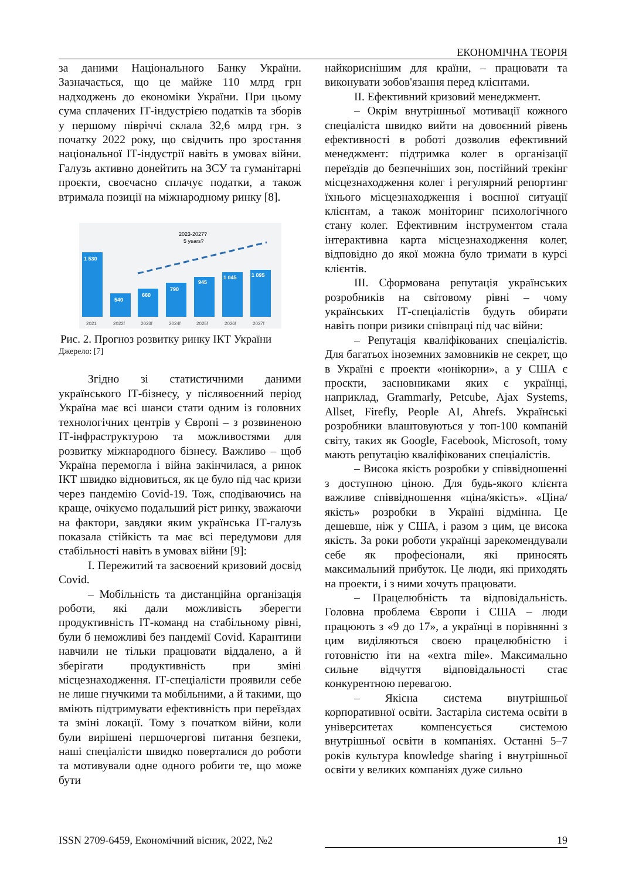ЕКОНОМІЧНА ТЕОРІЯ
за даними Національного Банку України. Зазначається, що це майже 110 млрд грн надходжень до економіки України. При цьому сума сплачених ІТ-індустрією податків та зборів у першому півріччі склала 32,6 млрд грн. з початку 2022 року, що свідчить про зростання національної ІТ-індустрії навіть в умовах війни. Галузь активно донейтить на ЗСУ та гуманітарні проєкти, своєчасно сплачує податки, а також втримала позиції на міжнародному ринку [8].
2023-2027?
5 years?
1 530
540
660
790
945
1 045
1 095
2021
2022f
2023f
2024f
2025f
2026f
2027f
Рис. 2. Прогноз розвитку ринку ІКТ України
Джерело: [7]
Згідно зі статистичними даними українського ІТ-бізнесу, у післявоєнний період Україна має всі шанси стати одним із головних технологічних центрів у Європі – з розвиненою ІТ-інфраструктурою та можливостями для розвитку міжнародного бізнесу. Важливо – щоб Україна перемогла і війна закінчилася, а ринок ІКТ швидко відновиться, як це було під час кризи через пандемію Covid-19. Тож, сподіваючись на краще, очікуємо подальший ріст ринку, зважаючи на фактори, завдяки яким українська ІТ-галузь показала стійкість та має всі передумови для стабільності навіть в умовах війни [9]:
І. Пережитий та засвоєний кризовий досвід Covid.
– Мобільність та дистанційна організація роботи, які дали можливість зберегти продуктивність ІТ-команд на стабільному рівні, були б неможливі без пандемії Covid. Карантини навчили не тільки працювати віддалено, а й зберігати продуктивність при зміні місцезнаходження. ІТ-спеціалісти проявили себе не лише гнучкими та мобільними, а й такими, що вміють підтримувати ефективність при переїздах та зміні локації. Тому з початком війни, коли були вирішені першочергові питання безпеки, наші спеціалісти швидко поверталися до роботи та мотивували одне одного робити те, що може бути
найкориснішим для країни, – працювати та виконувати зобов'язання перед клієнтами.
ІІ. Ефективний кризовий менеджмент.
– Окрім внутрішньої мотивації кожного спеціаліста швидко вийти на довоєнний рівень ефективності в роботі дозволив ефективний менеджмент: підтримка колег в організації переїздів до безпечніших зон, постійний трекінг місцезнаходження колег і регулярний репортинг їхнього місцезнаходження і воєнної ситуації клієнтам, а також моніторинг психологічного стану колег. Ефективним інструментом стала інтерактивна карта місцезнаходження колег, відповідно до якої можна було тримати в курсі клієнтів.
ІІІ. Сформована репутація українських розробників на світовому рівні – чому українських ІТ-спеціалістів будуть обирати навіть попри ризики співпраці під час війни:
– Репутація кваліфікованих спеціалістів. Для багатьох іноземних замовників не секрет, що в Україні є проекти «юнікорни», а у США є проєкти, засновниками яких є українці, наприклад, Grammarly, Petcube, Ajax Systems, Allset, Firefly, People AI, Ahrefs. Українські розробники влаштовуються у топ-100 компаній світу, таких як Google, Facebook, Microsoft, тому мають репутацію кваліфікованих спеціалістів.
– Висока якість розробки у співвідношенні з доступною ціною. Для будь-якого клієнта важливе співвідношення «ціна/якість». «Ціна/якість» розробки в Україні відмінна. Це дешевше, ніж у США, і разом з цим, це висока якість. За роки роботи українці зарекомендували себе як професіонали, які приносять максимальний прибуток. Це люди, які приходять на проекти, і з ними хочуть працювати.
– Працелюбність та відповідальність. Головна проблема Європи і США – люди працюють з «9 до 17», а українці в порівнянні з цим виділяються своєю працелюбністю і готовністю іти на «extra mile». Максимально сильне відчуття відповідальності стає конкурентною перевагою.
– Якісна система внутрішньої корпоративної освіти. Застаріла система освіти в університетах компенсується системою внутрішньої освіти в компаніях. Останні 5–7 років культура knowledge sharing і внутрішньої освіти у великих компаніях дуже сильно
ISSN 2709-6459, Економічний вісник, 2022, №2 19